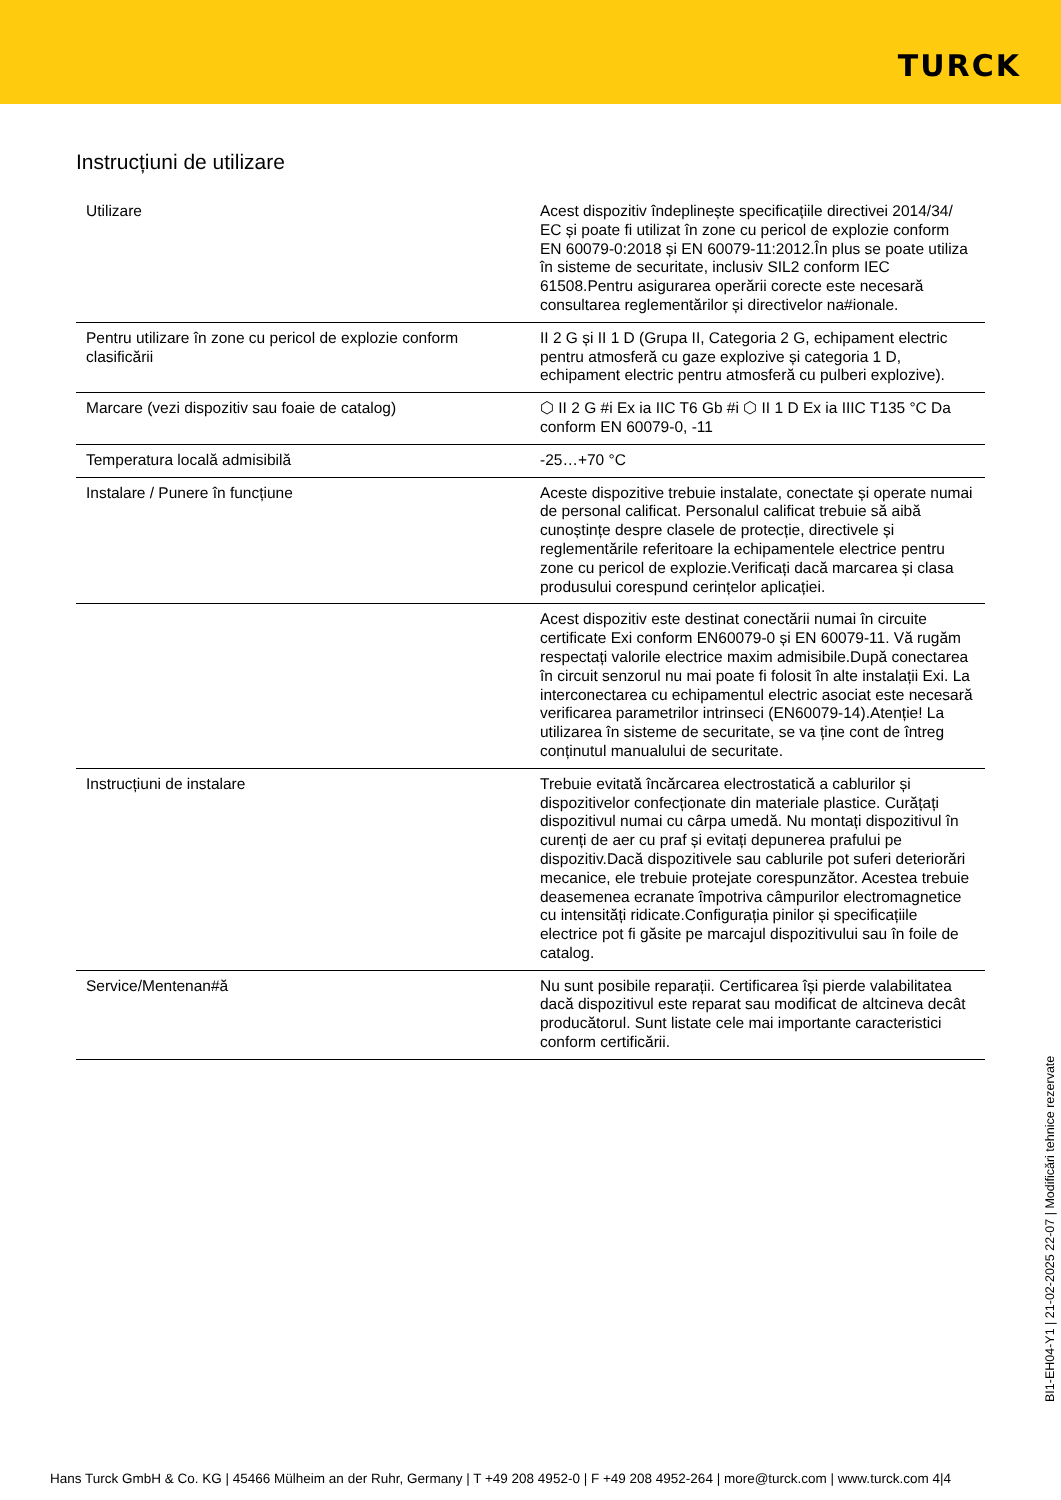TURCK
Instrucțiuni de utilizare
| Utilizare | Acest dispozitiv îndeplinește specificațiile directivei 2014/34/ EC și poate fi utilizat în zone cu pericol de explozie conform EN 60079-0:2018 și EN 60079-11:2012.În plus se poate utiliza în sisteme de securitate, inclusiv SIL2 conform IEC 61508.Pentru asigurarea operării corecte este necesară consultarea reglementărilor și directivelor na#ionale. |
| Pentru utilizare în zone cu pericol de explozie conform clasificării | II 2 G și II 1 D (Grupa II, Categoria 2 G, echipament electric pentru atmosferă cu gaze explozive și categoria 1 D, echipament electric pentru atmosferă cu pulberi explozive). |
| Marcare (vezi dispozitiv sau foaie de catalog) | ⬡ II 2 G #i Ex ia IIC T6 Gb #i ⬡ II 1 D Ex ia IIIC T135 °C Da conform EN 60079-0, -11 |
| Temperatura locală admisibilă | -25…+70 °C |
| Instalare / Punere în funcțiune | Aceste dispozitive trebuie instalate, conectate și operate numai de personal calificat. Personalul calificat trebuie să aibă cunoștințe despre clasele de protecție, directivele și reglementările referitoare la echipamentele electrice pentru zone cu pericol de explozie.Verificați dacă marcarea și clasa produsului corespund cerințelor aplicației. |
| | Acest dispozitiv este destinat conectării numai în circuite certificate Exi conform EN60079-0 și EN 60079-11. Vă rugăm respectați valorile electrice maxim admisibile.După conectarea în circuit senzorul nu mai poate fi folosit în alte instalații Exi. La interconectarea cu echipamentul electric asociat este necesară verificarea parametrilor intrinseci (EN60079-14).Atenție! La utilizarea în sisteme de securitate, se va ține cont de întreg conținutul manualului de securitate. |
| Instrucțiuni de instalare | Trebuie evitată încărcarea electrostatică a cablurilor și dispozitivelor confecționate din materiale plastice. Curățați dispozitivul numai cu cârpa umedă. Nu montați dispozitivul în curenți de aer cu praf și evitați depunerea prafului pe dispozitiv.Dacă dispozitivele sau cablurile pot suferi deteriorări mecanice, ele trebuie protejate corespunzător. Acestea trebuie deasemenea ecranate împotriva câmpurilor electromagnetice cu intensități ridicate.Configurația pinilor și specificațiile electrice pot fi găsite pe marcajul dispozitivului sau în foile de catalog. |
| Service/Mentenan#ă | Nu sunt posibile reparații. Certificarea își pierde valabilitatea dacă dispozitivul este reparat sau modificat de altcineva decât producătorul. Sunt listate cele mai importante caracteristici conform certificării. |
BI1-EH04-Y1 | 21-02-2025 22-07 | Modificări tehnice rezervate
Hans Turck GmbH & Co. KG | 45466 Mülheim an der Ruhr, Germany | T +49 208 4952-0 | F +49 208 4952-264 | more@turck.com | www.turck.com 4|4